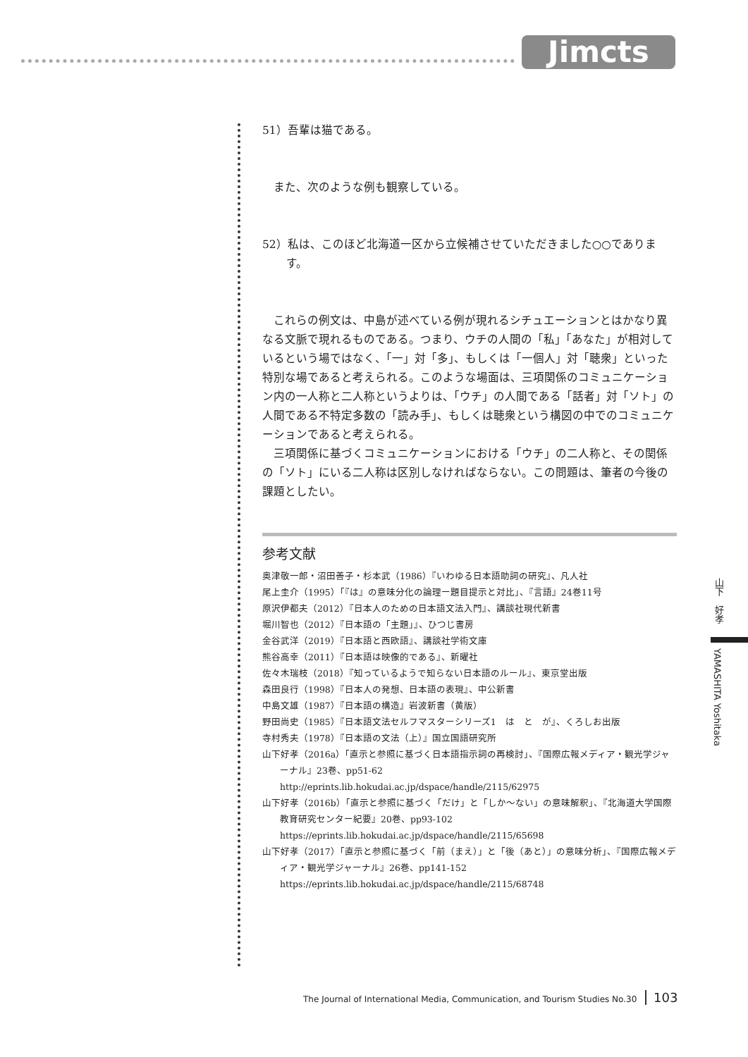Jimcts
51）吾輩は猫である。
また、次のような例も観察している。
52）私は、このほど北海道一区から立候補させていただきました○○であります。
これらの例文は、中島が述べている例が現れるシチュエーションとはかなり異なる文脈で現れるものである。つまり、ウチの人間の「私」「あなた」が相対しているという場ではなく、「一」対「多」、もしくは「一個人」対「聴衆」といった特別な場であると考えられる。このような場面は、三項関係のコミュニケーション内の一人称と二人称というよりは、「ウチ」の人間である「話者」対「ソト」の人間である不特定多数の「読み手」、もしくは聴衆という構図の中でのコミュニケーションであると考えられる。
三項関係に基づくコミュニケーションにおける「ウチ」の二人称と、その関係の「ソト」にいる二人称は区別しなければならない。この問題は、筆者の今後の課題としたい。
参考文献
奥津敬一郎・沼田善子・杉本武（1986）『いわゆる日本語助詞の研究』、凡人社
尾上圭介（1995）「『は』の意味分化の論理ー題目提示と対比」、『言語』24巻11号
原沢伊都夫（2012）『日本人のための日本語文法入門』、講談社現代新書
堀川智也（2012）『日本語の「主題」』、ひつじ書房
金谷武洋（2019）『日本語と西欧語』、講談社学術文庫
熊谷高幸（2011）『日本語は映像的である』、新曜社
佐々木瑞枝（2018）『知っているようで知らない日本語のルール』、東京堂出版
森田良行（1998）『日本人の発想、日本語の表現』、中公新書
中島文雄（1987）『日本語の構造』岩波新書（黄版）
野田尚史（1985）『日本語文法セルフマスターシリーズ1　は　と　が』、くろしお出版
寺村秀夫（1978）『日本語の文法（上）』国立国語研究所
山下好孝（2016a）「直示と参照に基づく日本語指示詞の再検討」、『国際広報メディア・観光学ジャーナル』23巻、pp51-62
http://eprints.lib.hokudai.ac.jp/dspace/handle/2115/62975
山下好孝（2016b）「直示と参照に基づく「だけ」と「しか〜ない」の意味解釈」、『北海道大学国際教育研究センター紀要』20巻、pp93-102
https://eprints.lib.hokudai.ac.jp/dspace/handle/2115/65698
山下好孝（2017）「直示と参照に基づく「前（まえ）」と「後（あと）」の意味分析」、『国際広報メディア・観光学ジャーナル』26巻、pp141-152
https://eprints.lib.hokudai.ac.jp/dspace/handle/2115/68748
山下　好孝
YAMASHITA Yoshitaka
The Journal of International Media, Communication, and Tourism Studies No.30 103